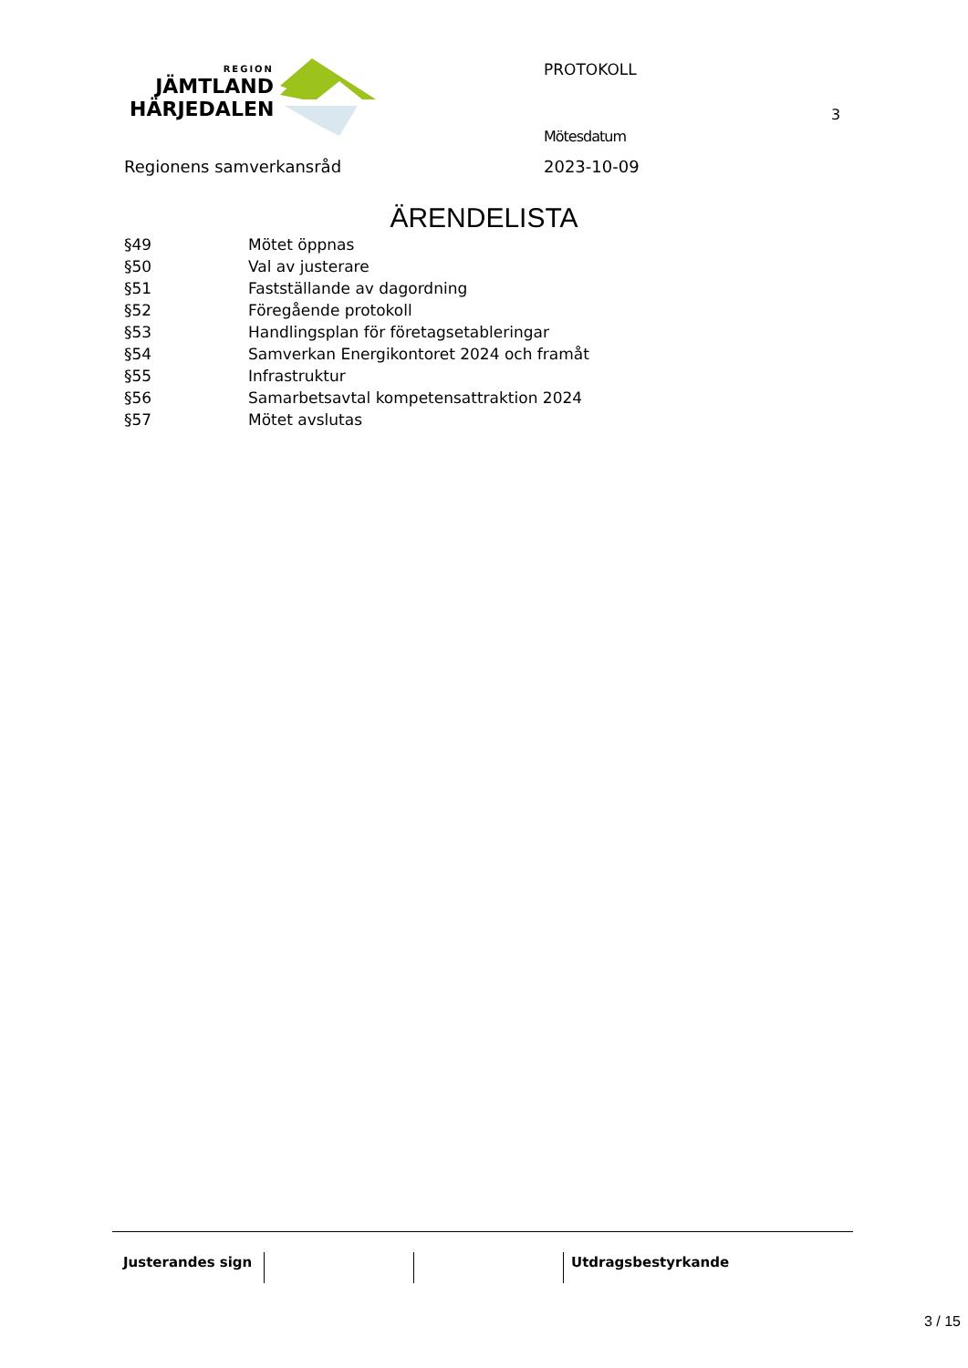REGION
JÄMTLAND
HÄRJEDALEN
PROTOKOLL
3
Mötesdatum
Regionens samverkansråd 2023-10-09
ÄRENDELISTA
| §49 | Mötet öppnas |
| §50 | Val av justerare |
| §51 | Fastställande av dagordning |
| §52 | Föregående protokoll |
| §53 | Handlingsplan för företagsetableringar |
| §54 | Samverkan Energikontoret 2024 och framåt |
| §55 | Infrastruktur |
| §56 | Samarbetsavtal kompetensattraktion 2024 |
| §57 | Mötet avslutas |
| Justerandes sign | | | Utdragsbestyrkande |
3 / 15